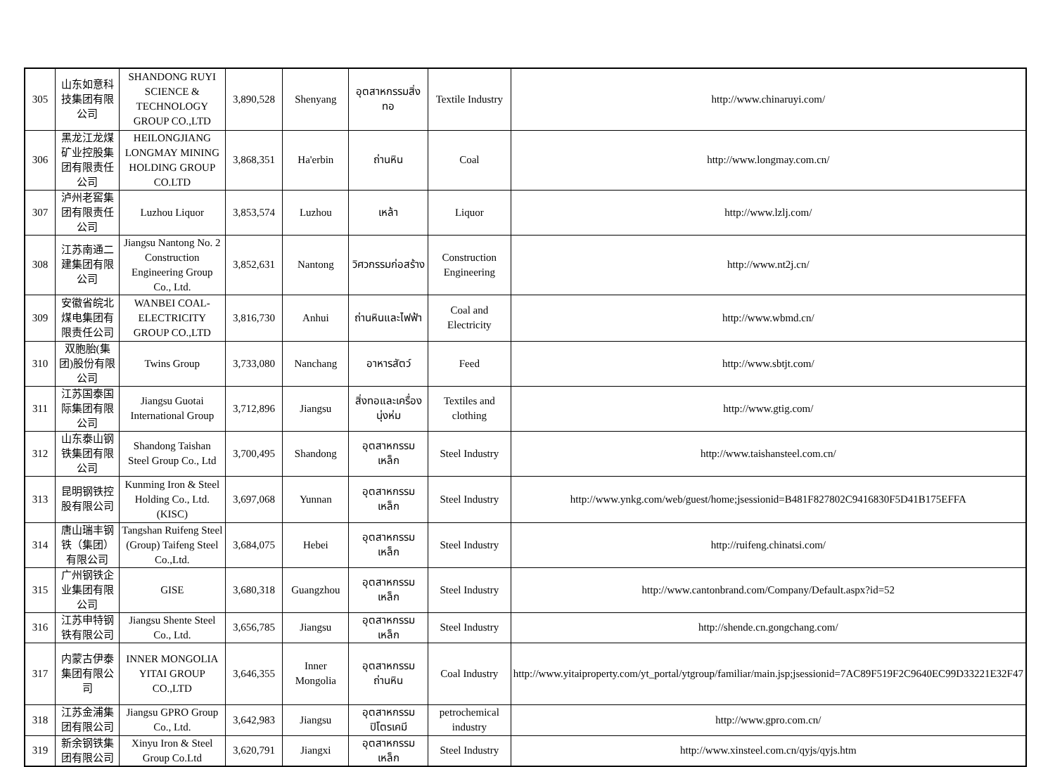| 305 | 山东如意科技集团有限公司 | SHANDONG RUYI SCIENCE & TECHNOLOGY GROUP CO.,LTD | 3,890,528 | Shenyang | อุตสาหกรรมสิ่งทอ | Textile Industry | http://www.chinaruyi.com/ |
| 306 | 黑龙江龙煤矿业控股集团有限责任公司 | HEILONGJIANG LONGMAY MINING HOLDING GROUP CO.LTD | 3,868,351 | Ha'erbin | ถ่านหิน | Coal | http://www.longmay.com.cn/ |
| 307 | 泸州老窖集团有限责任公司 | Luzhou Liquor | 3,853,574 | Luzhou | เหล้า | Liquor | http://www.lzlj.com/ |
| 308 | 江苏南通二建集团有限公司 | Jiangsu Nantong No. 2 Construction Engineering Group Co., Ltd. | 3,852,631 | Nantong | วิศวกรรมก่อสร้าง | Construction Engineering | http://www.nt2j.cn/ |
| 309 | 安徽省皖北煤电集团有限责任公司 | WANBEI COAL-ELECTRICITY GROUP CO.,LTD | 3,816,730 | Anhui | ถ่านหินและไฟฟ้า | Coal and Electricity | http://www.wbmd.cn/ |
| 310 | 双胞胎(集团)股份有限公司 | Twins Group | 3,733,080 | Nanchang | อาหารสัตว์ | Feed | http://www.sbtjt.com/ |
| 311 | 江苏国泰国际集团有限公司 | Jiangsu Guotai International Group | 3,712,896 | Jiangsu | สิ่งทอและเครื่องนุ่งห่ม | Textiles and clothing | http://www.gtig.com/ |
| 312 | 山东泰山钢铁集团有限公司 | Shandong Taishan Steel Group Co., Ltd | 3,700,495 | Shandong | อุตสาหกรรมเหล็ก | Steel Industry | http://www.taishansteel.com.cn/ |
| 313 | 昆明钢铁控股有限公司 | Kunming Iron & Steel Holding Co., Ltd. (KISC) | 3,697,068 | Yunnan | อุตสาหกรรมเหล็ก | Steel Industry | http://www.ynkg.com/web/guest/home;jsessionid=B481F827802C9416830F5D41B175EFFA |
| 314 | 唐山瑞丰钢铁（集团）有限公司 | Tangshan Ruifeng Steel (Group) Taifeng Steel Co.,Ltd. | 3,684,075 | Hebei | อุตสาหกรรมเหล็ก | Steel Industry | http://ruifeng.chinatsi.com/ |
| 315 | 广州钢铁企业集团有限公司 | GISE | 3,680,318 | Guangzhou | อุตสาหกรรมเหล็ก | Steel Industry | http://www.cantonbrand.com/Company/Default.aspx?id=52 |
| 316 | 江苏申特钢铁有限公司 | Jiangsu Shente Steel Co., Ltd. | 3,656,785 | Jiangsu | อุตสาหกรรมเหล็ก | Steel Industry | http://shende.cn.gongchang.com/ |
| 317 | 内蒙古伊泰集团有限公司 | INNER MONGOLIA YITAI GROUP CO.,LTD | 3,646,355 | Inner Mongolia | อุตสาหกรรมถ่านหิน | Coal Industry | http://www.yitaiproperty.com/yt_portal/ytgroup/familiar/main.jsp;jsessionid=7AC89F519F2C9640EC99D33221E32F47 |
| 318 | 江苏金浦集团有限公司 | Jiangsu GPRO Group Co., Ltd. | 3,642,983 | Jiangsu | อุตสาหกรรมปิโตรเคมี | petrochemical industry | http://www.gpro.com.cn/ |
| 319 | 新余钢铁集团有限公司 | Xinyu Iron & Steel Group Co.Ltd | 3,620,791 | Jiangxi | อุตสาหกรรมเหล็ก | Steel Industry | http://www.xinsteel.com.cn/qyjs/qyjs.htm |